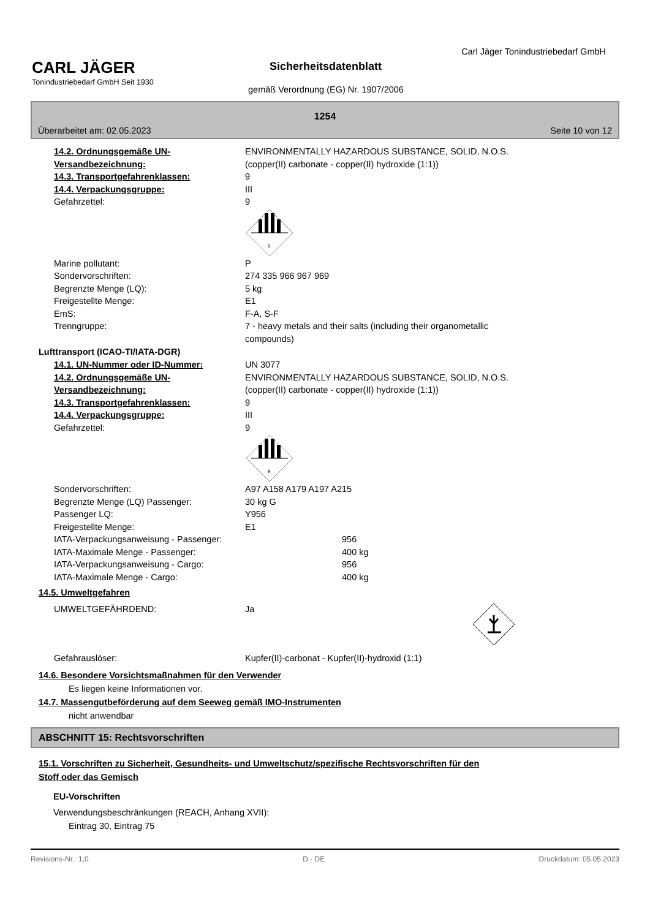Carl Jäger Tonindustriebedarf GmbH
CARL JÄGER
Tonindustriebedarf GmbH Seit 1930
Sicherheitsdatenblatt
gemäß Verordnung (EG) Nr. 1907/2006
1254
Überarbeitet am: 02.05.2023 Seite 10 von 12
14.2. Ordnungsgemäße UN-Versandbezeichnung:
ENVIRONMENTALLY HAZARDOUS SUBSTANCE, SOLID, N.O.S.
(copper(II) carbonate - copper(II) hydroxide (1:1))
14.3. Transportgefahrenklassen: 9
14.4. Verpackungsgruppe: III
Gefahrzettel: 9
9
Marine pollutant: P
Sondervorschriften: 274 335 966 967 969
Begrenzte Menge (LQ): 5 kg
Freigestellte Menge: E1
EmS: F-A, S-F
Trenngruppe: 7 - heavy metals and their salts (including their organometallic
compounds)
Lufttransport (ICAO-TI/IATA-DGR)
14.1. UN-Nummer oder ID-Nummer: UN 3077
14.2. Ordnungsgemäße UN-Versandbezeichnung:
ENVIRONMENTALLY HAZARDOUS SUBSTANCE, SOLID, N.O.S.
(copper(II) carbonate - copper(II) hydroxide (1:1))
14.3. Transportgefahrenklassen: 9
14.4. Verpackungsgruppe: III
Gefahrzettel: 9
9
Sondervorschriften: A97 A158 A179 A197 A215
Begrenzte Menge (LQ) Passenger: 30 kg G
Passenger LQ: Y956
Freigestellte Menge: E1
IATA-Verpackungsanweisung - Passenger: 956
IATA-Maximale Menge - Passenger: 400 kg
IATA-Verpackungsanweisung - Cargo: 956
IATA-Maximale Menge - Cargo: 400 kg
14.5. Umweltgefahren
UMWELTGEFÄHRDEND: Ja
Gefahrauslöser: Kupfer(II)-carbonat - Kupfer(II)-hydroxid (1:1)
14.6. Besondere Vorsichtsmaßnahmen für den Verwender
Es liegen keine Informationen vor.
14.7. Massengutbeförderung auf dem Seeweg gemäß IMO-Instrumenten
nicht anwendbar
ABSCHNITT 15: Rechtsvorschriften
15.1. Vorschriften zu Sicherheit, Gesundheits- und Umweltschutz/spezifische Rechtsvorschriften für den
Stoff oder das Gemisch
EU-Vorschriften
Verwendungsbeschränkungen (REACH, Anhang XVII):
Eintrag 30, Eintrag 75
Revisions-Nr.: 1,0 D - DE Druckdatum: 05.05.2023